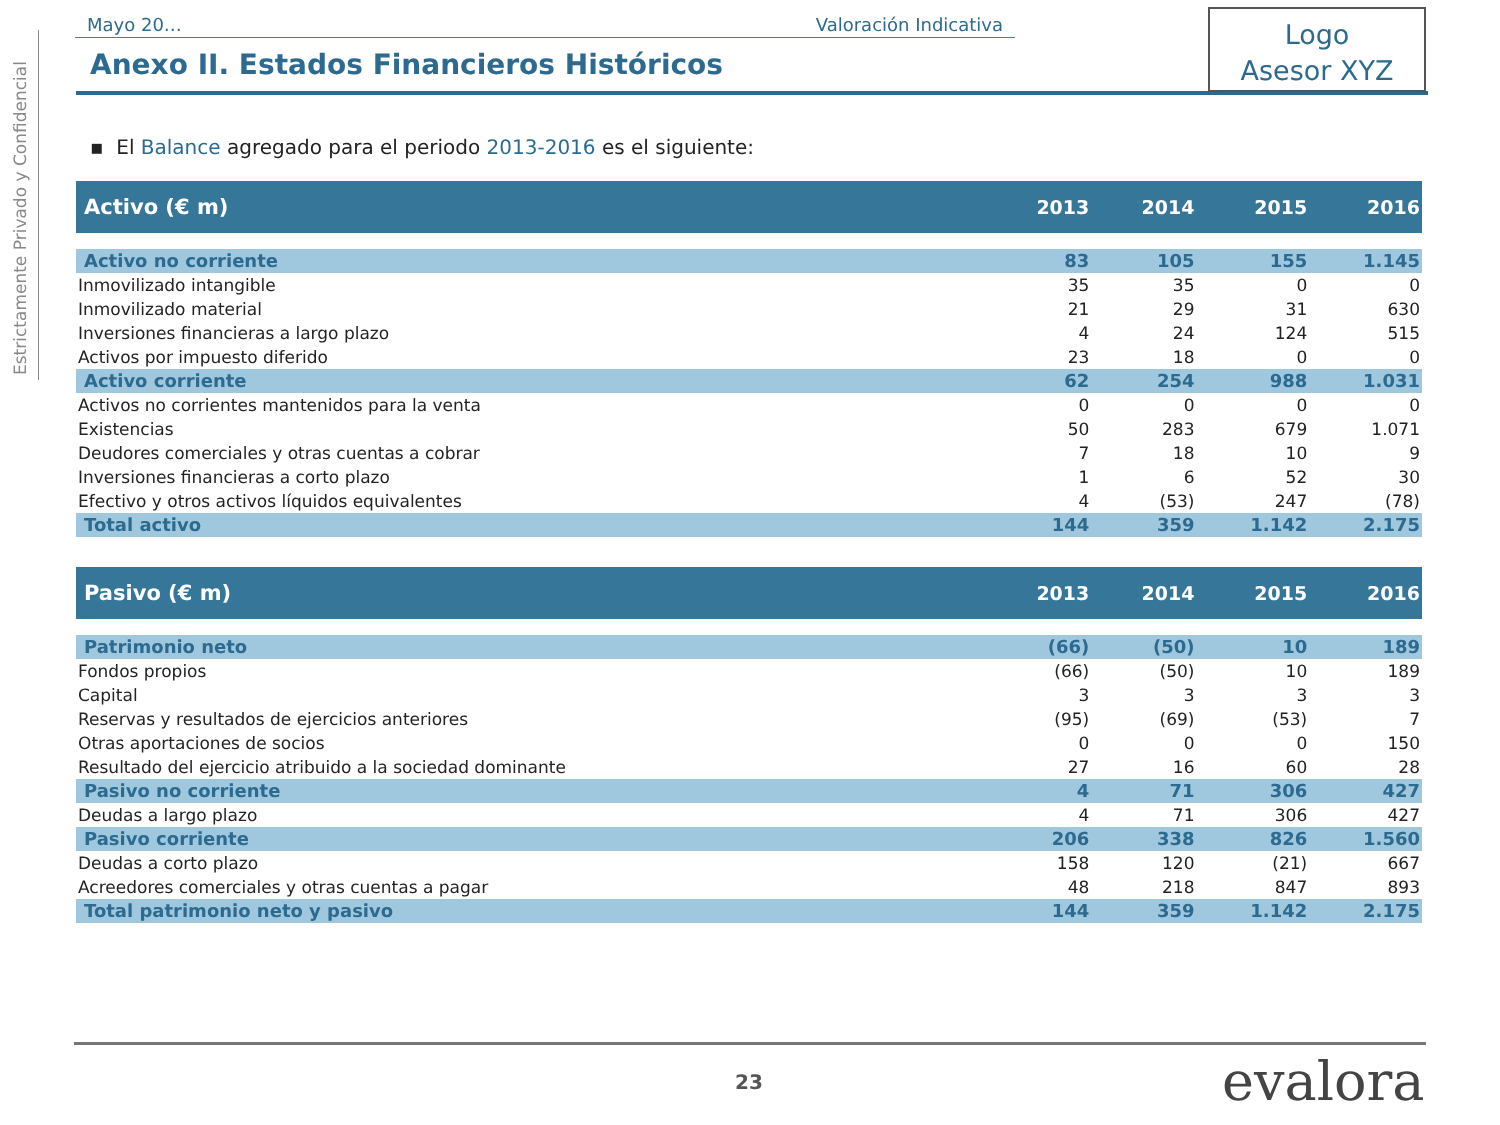Estrictamente Privado y Confidencial
Mayo 20… Valoración Indicativa
Logo
Asesor XYZ
Anexo II. Estados Financieros Históricos
▪ El Balance agregado para el periodo 2013-2016 es el siguiente:
| Activo (€ m) | 2013 | 2014 | 2015 | 2016 |
| --- | --- | --- | --- | --- |
| Activo no corriente | 83 | 105 | 155 | 1.145 |
| Inmovilizado intangible | 35 | 35 | 0 | 0 |
| Inmovilizado material | 21 | 29 | 31 | 630 |
| Inversiones financieras a largo plazo | 4 | 24 | 124 | 515 |
| Activos por impuesto diferido | 23 | 18 | 0 | 0 |
| Activo corriente | 62 | 254 | 988 | 1.031 |
| Activos no corrientes mantenidos para la venta | 0 | 0 | 0 | 0 |
| Existencias | 50 | 283 | 679 | 1.071 |
| Deudores comerciales y otras cuentas a cobrar | 7 | 18 | 10 | 9 |
| Inversiones financieras a corto plazo | 1 | 6 | 52 | 30 |
| Efectivo y otros activos líquidos equivalentes | 4 | (53) | 247 | (78) |
| Total activo | 144 | 359 | 1.142 | 2.175 |
| Pasivo (€ m) | 2013 | 2014 | 2015 | 2016 |
| Patrimonio neto | (66) | (50) | 10 | 189 |
| Fondos propios | (66) | (50) | 10 | 189 |
| Capital | 3 | 3 | 3 | 3 |
| Reservas y resultados de ejercicios anteriores | (95) | (69) | (53) | 7 |
| Otras aportaciones de socios | 0 | 0 | 0 | 150 |
| Resultado del ejercicio atribuido a la sociedad dominante | 27 | 16 | 60 | 28 |
| Pasivo no corriente | 4 | 71 | 306 | 427 |
| Deudas a largo plazo | 4 | 71 | 306 | 427 |
| Pasivo corriente | 206 | 338 | 826 | 1.560 |
| Deudas a corto plazo | 158 | 120 | (21) | 667 |
| Acreedores comerciales y otras cuentas a pagar | 48 | 218 | 847 | 893 |
| Total patrimonio neto y pasivo | 144 | 359 | 1.142 | 2.175 |
23 evalora